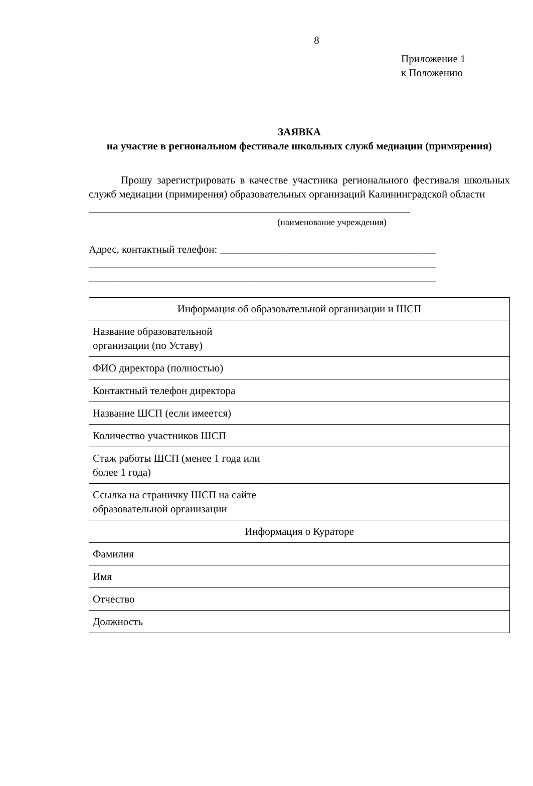8
Приложение 1
к Положению
ЗАЯВКА
на участие в региональном фестивале школьных служб медиации (примирения)
Прошу зарегистрировать в качестве участника регионального фестиваля школьных служб медиации (примирения) образовательных организаций Калининградской области
_____________________________________________________________
(наименование учреждения)
Адрес, контактный телефон: _________________________________________
__________________________________________________________________
__________________________________________________________________
| Информация об образовательной организации и ШСП | |
| Название образовательной организации (по Уставу) | |
| ФИО директора (полностью) | |
| Контактный телефон директора | |
| Название ШСП (если имеется) | |
| Количество участников ШСП | |
| Стаж работы ШСП (менее 1 года или более 1 года) | |
| Ссылка на страничку ШСП на сайте образовательной организации | |
| Информация о Кураторе | |
| Фамилия | |
| Имя | |
| Отчество | |
| Должность | |